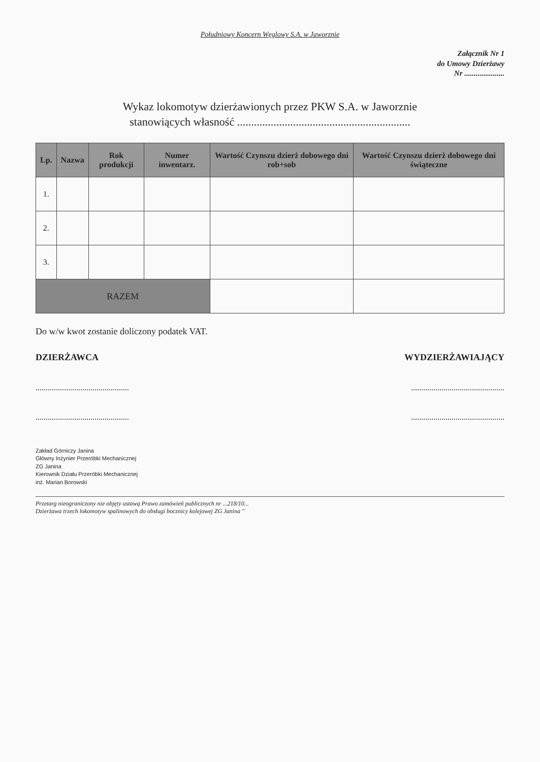Południowy Koncern Węglowy S.A. w Jaworznie
Załącznik Nr 1
do Umowy Dzierżawy
Nr .....................
Wykaz lokomotyw dzierżawionych przez PKW S.A. w Jaworznie
stanowiących własność ..............................................................
| Lp. | Nazwa | Rok produkcji | Numer inwentarz. | Wartość Czynszu dzierż dobowego dni rob+sob | Wartość Czynszu dzierż dobowego dni świąteczne |
| --- | --- | --- | --- | --- | --- |
| 1. | | | | | |
| 2. | | | | | |
| 3. | | | | | |
| RAZEM | | | | | |
Do w/w kwot zostanie doliczony podatek VAT.
DZIERŻAWCA WYDZIERŻAWIAJĄCY
............................................................................................
............................................................................................
Zakład Górniczy Janina
Główny Inżynier Przeróbki Mechanicznej
ZG Janina
Kierownik Działu Przeróbki Mechanicznej
inż. Marian Borowski
Przetarg nieograniczony nie objęty ustawą Prawo zamówień publicznych nr ...218/10...
Dzierżawa trzech lokomotyw spalinowych do obsługi bocznicy kolejowej ZG Janina "